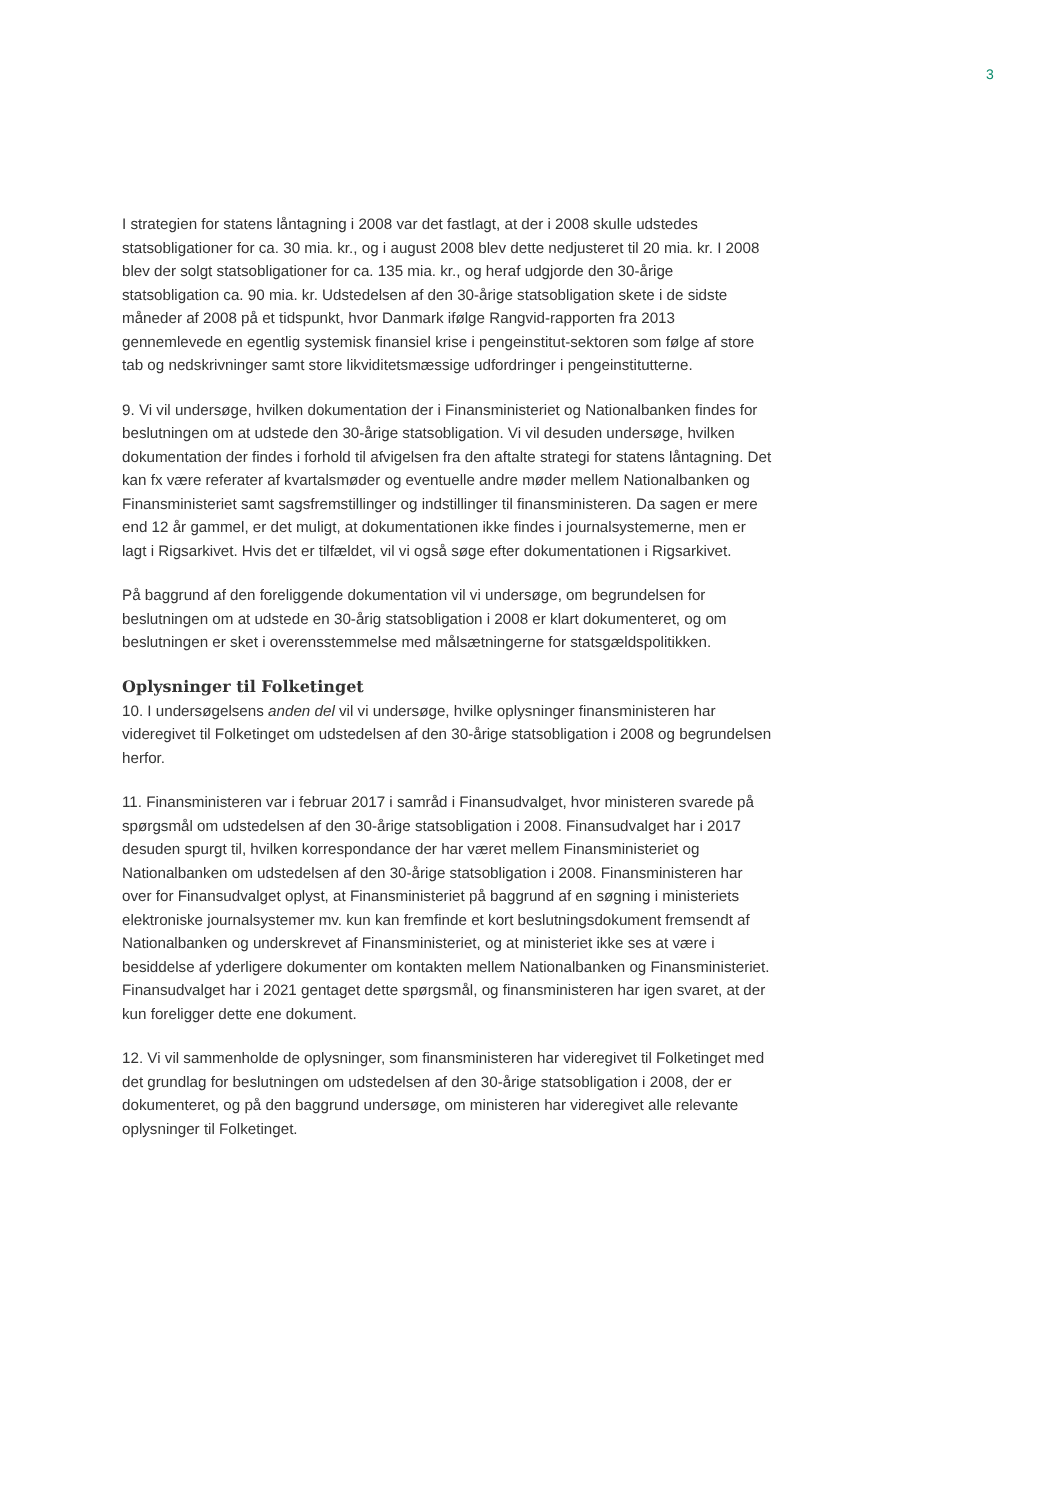3
I strategien for statens låntagning i 2008 var det fastlagt, at der i 2008 skulle udstedes statsobligationer for ca. 30 mia. kr., og i august 2008 blev dette nedjusteret til 20 mia. kr. I 2008 blev der solgt statsobligationer for ca. 135 mia. kr., og heraf udgjorde den 30-årige statsobligation ca. 90 mia. kr. Udstedelsen af den 30-årige statsobligation skete i de sidste måneder af 2008 på et tidspunkt, hvor Danmark ifølge Rangvid-rapporten fra 2013 gennemlevede en egentlig systemisk finansiel krise i pengeinstitut-sektoren som følge af store tab og nedskrivninger samt store likviditetsmæssige udfordringer i pengeinstitutterne.
9. Vi vil undersøge, hvilken dokumentation der i Finansministeriet og Nationalbanken findes for beslutningen om at udstede den 30-årige statsobligation. Vi vil desuden undersøge, hvilken dokumentation der findes i forhold til afvigelsen fra den aftalte strategi for statens låntagning. Det kan fx være referater af kvartalsmøder og eventuelle andre møder mellem Nationalbanken og Finansministeriet samt sagsfremstillinger og indstillinger til finansministeren. Da sagen er mere end 12 år gammel, er det muligt, at dokumentationen ikke findes i journalsystemerne, men er lagt i Rigsarkivet. Hvis det er tilfældet, vil vi også søge efter dokumentationen i Rigsarkivet.
På baggrund af den foreliggende dokumentation vil vi undersøge, om begrundelsen for beslutningen om at udstede en 30-årig statsobligation i 2008 er klart dokumenteret, og om beslutningen er sket i overensstemmelse med målsætningerne for statsgældspolitikken.
Oplysninger til Folketinget
10. I undersøgelsens anden del vil vi undersøge, hvilke oplysninger finansministeren har videregivet til Folketinget om udstedelsen af den 30-årige statsobligation i 2008 og begrundelsen herfor.
11. Finansministeren var i februar 2017 i samråd i Finansudvalget, hvor ministeren svarede på spørgsmål om udstedelsen af den 30-årige statsobligation i 2008. Finansudvalget har i 2017 desuden spurgt til, hvilken korrespondance der har været mellem Finansministeriet og Nationalbanken om udstedelsen af den 30-årige statsobligation i 2008. Finansministeren har over for Finansudvalget oplyst, at Finansministeriet på baggrund af en søgning i ministeriets elektroniske journalsystemer mv. kun kan fremfinde et kort beslutningsdokument fremsendt af Nationalbanken og underskrevet af Finansministeriet, og at ministeriet ikke ses at være i besiddelse af yderligere dokumenter om kontakten mellem Nationalbanken og Finansministeriet. Finansudvalget har i 2021 gentaget dette spørgsmål, og finansministeren har igen svaret, at der kun foreligger dette ene dokument.
12. Vi vil sammenholde de oplysninger, som finansministeren har videregivet til Folketinget med det grundlag for beslutningen om udstedelsen af den 30-årige statsobligation i 2008, der er dokumenteret, og på den baggrund undersøge, om ministeren har videregivet alle relevante oplysninger til Folketinget.